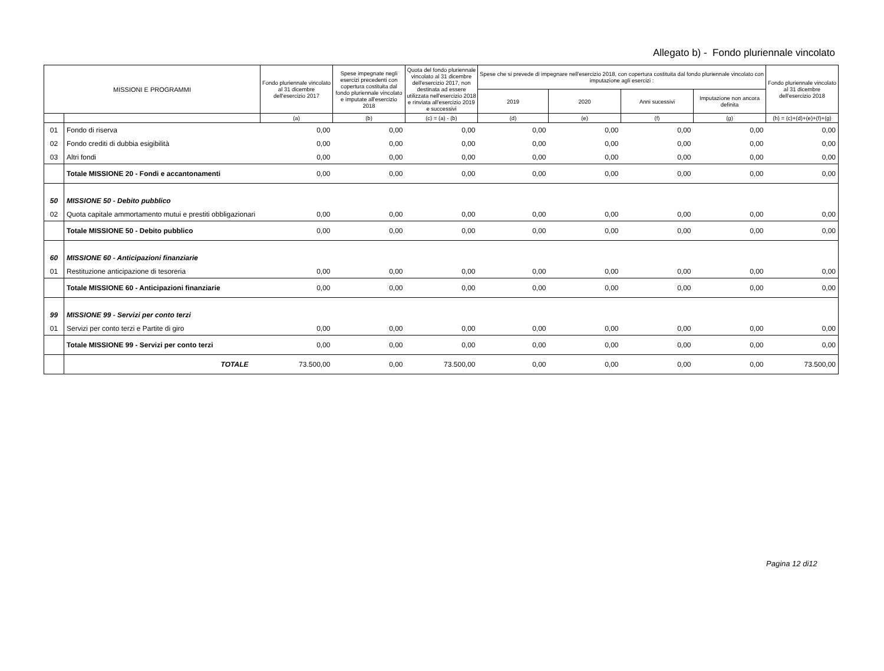Allegato b) - Fondo pluriennale vincolato
| MISSIONI E PROGRAMMI | | Fondo pluriennale vincolato al 31 dicembre dell'esercizio 2017 | Spese impegnate negli esercizi precedenti con copertura costituita dal fondo pluriennale vincolato e imputate all'esercizio 2018 | Quota del fondo pluriennale vincolato al 31 dicembre dell'esercizio 2017, non destinata ad essere utilizzata nell'esercizio 2018 e rinviata all'esercizio 2019 e successivi | Spese che si prevede di impegnare nell'esercizio 2018, con copertura costituita dal fondo pluriennale vincolato con imputazione agli esercizi : | | | | Fondo pluriennale vincolato al 31 dicembre dell'esercizio 2018 |
| --- | --- | --- | --- | --- | --- | --- | --- | --- | --- |
| | | | | | 2019 | 2020 | Anni sucessivi | Imputazione non ancora definita | |
| | | (a) | (b) | (c) = (a) - (b) | (d) | (e) | (f) | (g) | (h) = (c)+(d)+(e)+(f)+(g) |
| 01 | Fondo di riserva | 0,00 | 0,00 | 0,00 | 0,00 | 0,00 | 0,00 | 0,00 | 0,00 |
| 02 | Fondo crediti di dubbia esigibilità | 0,00 | 0,00 | 0,00 | 0,00 | 0,00 | 0,00 | 0,00 | 0,00 |
| 03 | Altri fondi | 0,00 | 0,00 | 0,00 | 0,00 | 0,00 | 0,00 | 0,00 | 0,00 |
| | Totale MISSIONE 20 - Fondi e accantonamenti | 0,00 | 0,00 | 0,00 | 0,00 | 0,00 | 0,00 | 0,00 | 0,00 |
| 50 | MISSIONE 50 - Debito pubblico | | | | | | | | |
| 02 | Quota capitale ammortamento mutui e prestiti obbligazionari | 0,00 | 0,00 | 0,00 | 0,00 | 0,00 | 0,00 | 0,00 | 0,00 |
| | Totale MISSIONE 50 - Debito pubblico | 0,00 | 0,00 | 0,00 | 0,00 | 0,00 | 0,00 | 0,00 | 0,00 |
| 60 | MISSIONE 60 - Anticipazioni finanziarie | | | | | | | | |
| 01 | Restituzione anticipazione di tesoreria | 0,00 | 0,00 | 0,00 | 0,00 | 0,00 | 0,00 | 0,00 | 0,00 |
| | Totale MISSIONE 60 - Anticipazioni finanziarie | 0,00 | 0,00 | 0,00 | 0,00 | 0,00 | 0,00 | 0,00 | 0,00 |
| 99 | MISSIONE 99 - Servizi per conto terzi | | | | | | | | |
| 01 | Servizi per conto terzi e Partite di giro | 0,00 | 0,00 | 0,00 | 0,00 | 0,00 | 0,00 | 0,00 | 0,00 |
| | Totale MISSIONE 99 - Servizi per conto terzi | 0,00 | 0,00 | 0,00 | 0,00 | 0,00 | 0,00 | 0,00 | 0,00 |
| | TOTALE | 73.500,00 | 0,00 | 73.500,00 | 0,00 | 0,00 | 0,00 | 0,00 | 73.500,00 |
Pagina 12 di12